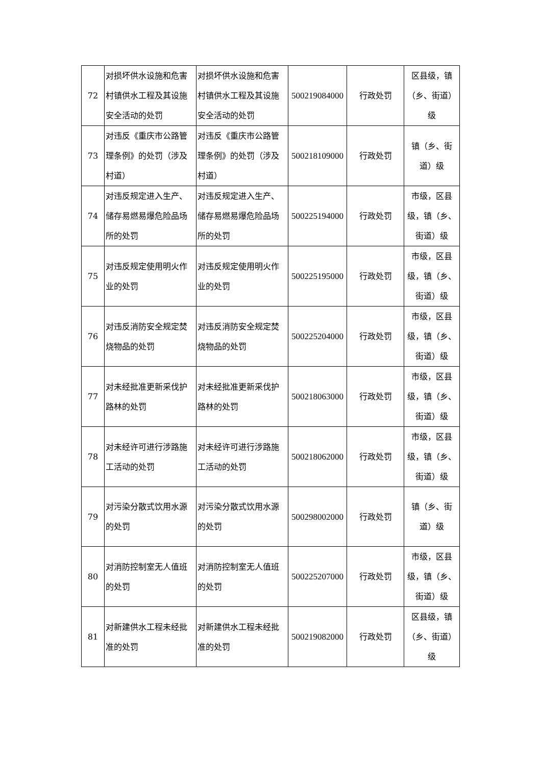| 72 | 对损坏供水设施和危害村镇供水工程及其设施安全活动的处罚 | 对损坏供水设施和危害村镇供水工程及其设施安全活动的处罚 | 500219084000 | 行政处罚 | 区县级，镇（乡、街道）级 |
| 73 | 对违反《重庆市公路管理条例》的处罚（涉及村道） | 对违反《重庆市公路管理条例》的处罚（涉及村道） | 500218109000 | 行政处罚 | 镇（乡、街道）级 |
| 74 | 对违反规定进入生产、储存易燃易爆危险品场所的处罚 | 对违反规定进入生产、储存易燃易爆危险品场所的处罚 | 500225194000 | 行政处罚 | 市级，区县级，镇（乡、街道）级 |
| 75 | 对违反规定使用明火作业的处罚 | 对违反规定使用明火作业的处罚 | 500225195000 | 行政处罚 | 市级，区县级，镇（乡、街道）级 |
| 76 | 对违反消防安全规定焚烧物品的处罚 | 对违反消防安全规定焚烧物品的处罚 | 500225204000 | 行政处罚 | 市级，区县级，镇（乡、街道）级 |
| 77 | 对未经批准更新采伐护路林的处罚 | 对未经批准更新采伐护路林的处罚 | 500218063000 | 行政处罚 | 市级，区县级，镇（乡、街道）级 |
| 78 | 对未经许可进行涉路施工活动的处罚 | 对未经许可进行涉路施工活动的处罚 | 500218062000 | 行政处罚 | 市级，区县级，镇（乡、街道）级 |
| 79 | 对污染分散式饮用水源的处罚 | 对污染分散式饮用水源的处罚 | 500298002000 | 行政处罚 | 镇（乡、街道）级 |
| 80 | 对消防控制室无人值班的处罚 | 对消防控制室无人值班的处罚 | 500225207000 | 行政处罚 | 市级，区县级，镇（乡、街道）级 |
| 81 | 对新建供水工程未经批准的处罚 | 对新建供水工程未经批准的处罚 | 500219082000 | 行政处罚 | 区县级，镇（乡、街道）级 |